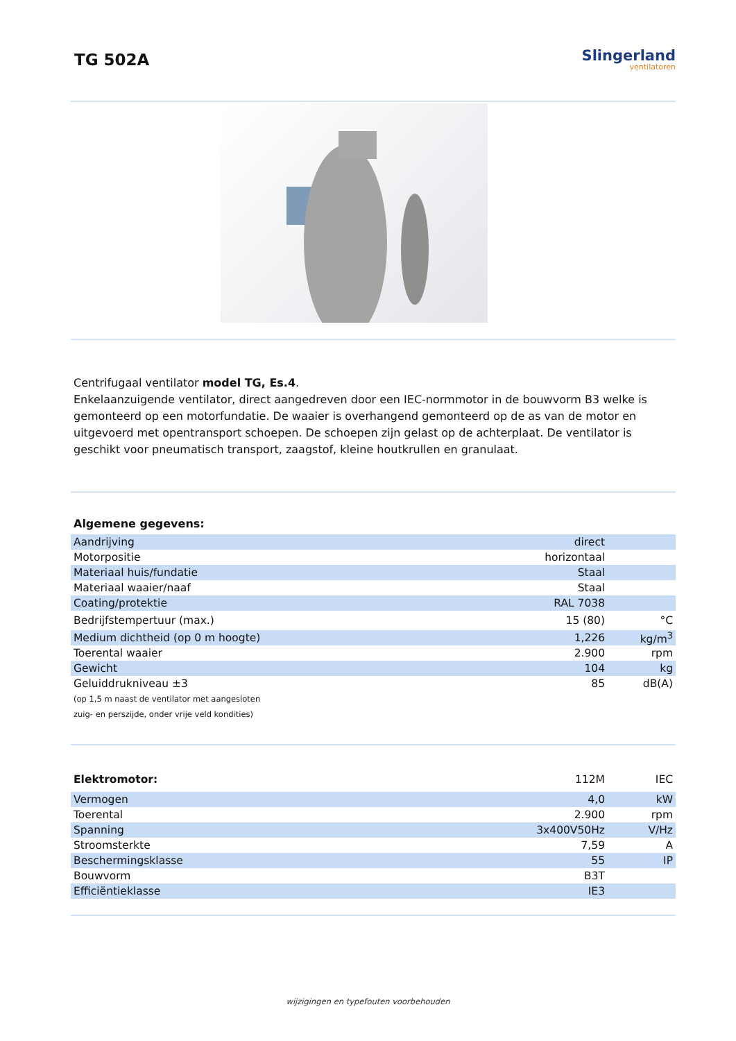TG 502A
Slingerland
ventilatoren
Centrifugaal ventilator model TG, Es.4.
Enkelaanzuigende ventilator, direct aangedreven door een IEC-normmotor in de bouwvorm B3 welke is gemonteerd op een motorfundatie. De waaier is overhangend gemonteerd op de as van de motor en uitgevoerd met opentransport schoepen. De schoepen zijn gelast op de achterplaat. De ventilator is geschikt voor pneumatisch transport, zaagstof, kleine houtkrullen en granulaat.
Algemene gegevens:
| Aandrijving | direct | |
| Motorpositie | horizontaal | |
| Materiaal huis/fundatie | Staal | |
| Materiaal waaier/naaf | Staal | |
| Coating/protektie | RAL 7038 | |
| Bedrijfstempertuur (max.) | 15 (80) | °C |
| Medium dichtheid (op 0 m hoogte) | 1,226 | kg/m<sup>3</sup> |
| Toerental waaier | 2.900 | rpm |
| Gewicht | 104 | kg |
| Geluiddrukniveau ±3 | 85 | dB(A) |
| (op 1,5 m naast de ventilator met aangesloten zuig- en perszijde, onder vrije veld kondities) | | |
| Elektromotor: | 112M | IEC |
| Vermogen | 4,0 | kW |
| Toerental | 2.900 | rpm |
| Spanning | 3x400V50Hz | V/Hz |
| Stroomsterkte | 7,59 | A |
| Beschermingsklasse | 55 | IP |
| Bouwvorm | B3T | |
| Efficiëntieklasse | IE3 | |
wijzigingen en typefouten voorbehouden